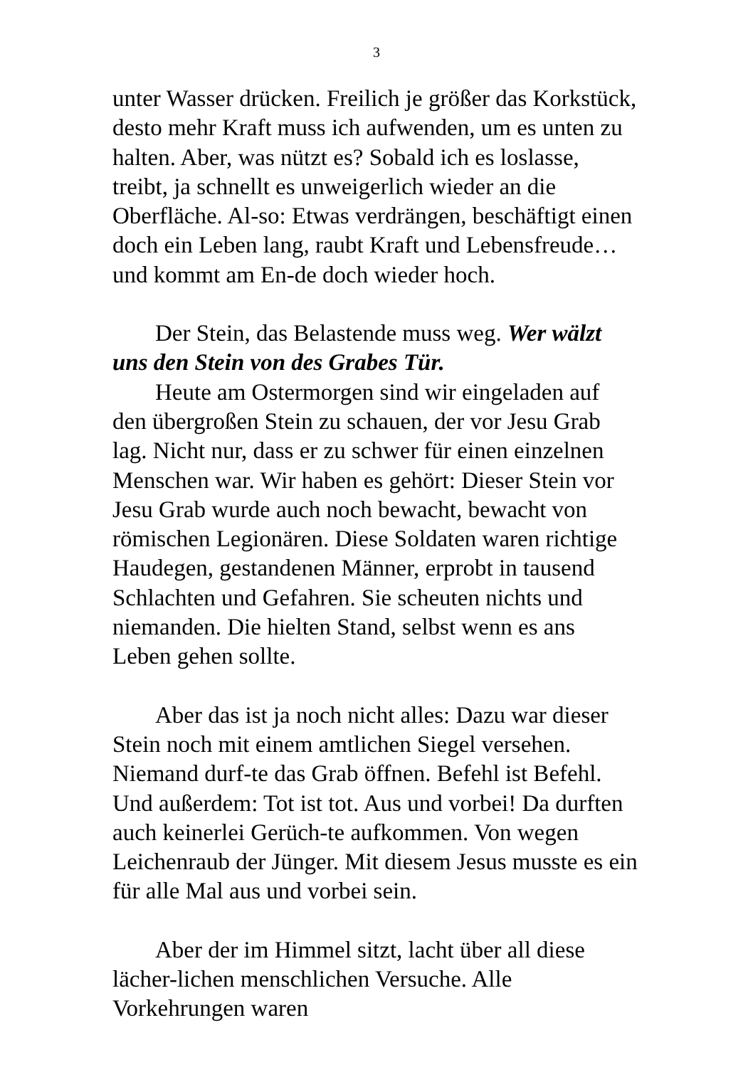3
unter Wasser drücken. Freilich je größer das Korkstück, desto mehr Kraft muss ich aufwenden, um es unten zu halten. Aber, was nützt es? Sobald ich es loslasse, treibt, ja schnellt es unweigerlich wieder an die Oberfläche. Al-so: Etwas verdrängen, beschäftigt einen doch ein Leben lang, raubt Kraft und Lebensfreude… und kommt am En-de doch wieder hoch.
Der Stein, das Belastende muss weg. Wer wälzt uns den Stein von des Grabes Tür.
Heute am Ostermorgen sind wir eingeladen auf den übergroßen Stein zu schauen, der vor Jesu Grab lag. Nicht nur, dass er zu schwer für einen einzelnen Menschen war. Wir haben es gehört: Dieser Stein vor Jesu Grab wurde auch noch bewacht, bewacht von römischen Legionären. Diese Soldaten waren richtige Haudegen, gestandenen Männer, erprobt in tausend Schlachten und Gefahren. Sie scheuten nichts und niemanden. Die hielten Stand, selbst wenn es ans Leben gehen sollte.
Aber das ist ja noch nicht alles: Dazu war dieser Stein noch mit einem amtlichen Siegel versehen. Niemand durf-te das Grab öffnen. Befehl ist Befehl. Und außerdem: Tot ist tot. Aus und vorbei! Da durften auch keinerlei Gerüch-te aufkommen. Von wegen Leichenraub der Jünger. Mit diesem Jesus musste es ein für alle Mal aus und vorbei sein.
Aber der im Himmel sitzt, lacht über all diese lächer-lichen menschlichen Versuche. Alle Vorkehrungen waren